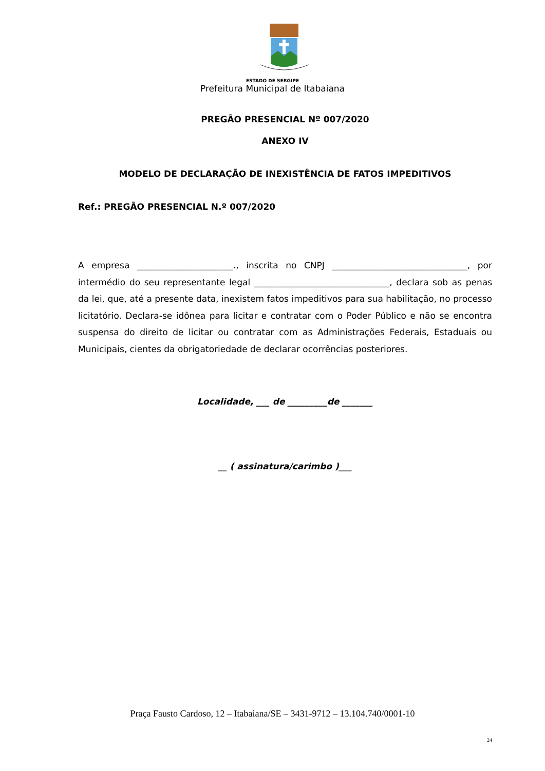ESTADO DE SERGIPE
Prefeitura Municipal de Itabaiana
PREGÃO PRESENCIAL Nº 007/2020
ANEXO IV
MODELO DE DECLARAÇÃO DE INEXISTÊNCIA DE FATOS IMPEDITIVOS
Ref.: PREGÃO PRESENCIAL N.º 007/2020
A empresa ______________________., inscrita no CNPJ _______________________________, por intermédio do seu representante legal _______________________________, declara sob as penas da lei, que, até a presente data, inexistem fatos impeditivos para sua habilitação, no processo licitatório. Declara-se idônea para licitar e contratar com o Poder Público e não se encontra suspensa do direito de licitar ou contratar com as Administrações Federais, Estaduais ou Municipais, cientes da obrigatoriedade de declarar ocorrências posteriores.
Localidade, ___ de _________de _______
__ ( assinatura/carimbo )___
Praça Fausto Cardoso, 12 – Itabaiana/SE – 3431-9712 – 13.104.740/0001-10
24